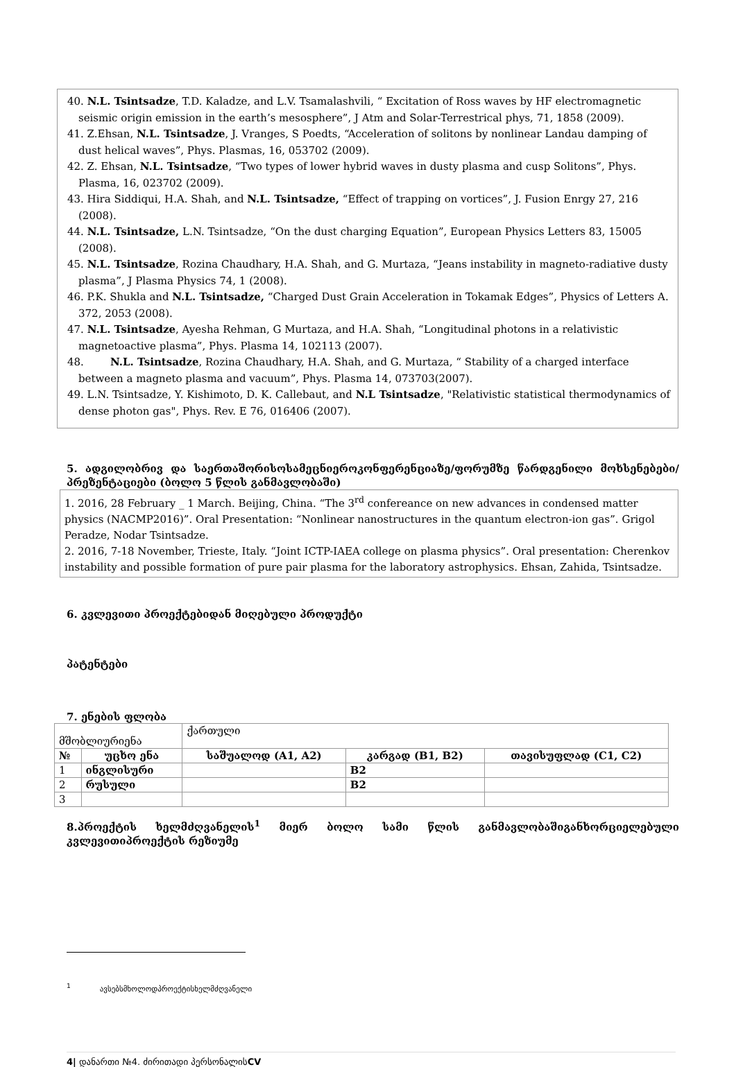40. N.L. Tsintsadze, T.D. Kaladze, and L.V. Tsamalashvili, “ Excitation of Ross waves by HF electromagnetic seismic origin emission in the earth’s mesosphere”, J Atm and Solar-Terrestrical phys, 71, 1858 (2009).
41. Z.Ehsan, N.L. Tsintsadze, J. Vranges, S Poedts, “Acceleration of solitons by nonlinear Landau damping of dust helical waves”, Phys. Plasmas, 16, 053702 (2009).
42. Z. Ehsan, N.L. Tsintsadze, “Two types of lower hybrid waves in dusty plasma and cusp Solitons”, Phys. Plasma, 16, 023702 (2009).
43. Hira Siddiqui, H.A. Shah, and N.L. Tsintsadze, “Effect of trapping on vortices”, J. Fusion Enrgy 27, 216 (2008).
44. N.L. Tsintsadze, L.N. Tsintsadze, “On the dust charging Equation”, European Physics Letters 83, 15005 (2008).
45. N.L. Tsintsadze, Rozina Chaudhary, H.A. Shah, and G. Murtaza, “Jeans instability in magneto-radiative dusty plasma”, J Plasma Physics 74, 1 (2008).
46. P.K. Shukla and N.L. Tsintsadze, “Charged Dust Grain Acceleration in Tokamak Edges”, Physics of Letters A. 372, 2053 (2008).
47. N.L. Tsintsadze, Ayesha Rehman, G Murtaza, and H.A. Shah, “Longitudinal photons in a relativistic magnetoactive plasma”, Phys. Plasma 14, 102113 (2007).
48. N.L. Tsintsadze, Rozina Chaudhary, H.A. Shah, and G. Murtaza, “ Stability of a charged interface between a magneto plasma and vacuum”, Phys. Plasma 14, 073703(2007).
49. L.N. Tsintsadze, Y. Kishimoto, D. K. Callebaut, and N.L Tsintsadze, "Relativistic statistical thermodynamics of dense photon gas", Phys. Rev. E 76, 016406 (2007).
5. ადგილობრივ და საერთაშორისოსამეცნიეროკონფერენციაზე/ფორუმზე წარდგენილი მოხსენებები/პრეზენტაციები (ბოლო 5 წლის განმავლობაში)
1. 2016, 28 February _ 1 March. Beijing, China. “The 3<sup>rd</sup> confereance on new advances in condensed matter physics (NACMP2016)”. Oral Presentation: “Nonlinear nanostructures in the quantum electron-ion gas”. Grigol Peradze, Nodar Tsintsadze.
2. 2016, 7-18 November, Trieste, Italy. “Joint ICTP-IAEA college on plasma physics”. Oral presentation: Cherenkov instability and possible formation of pure pair plasma for the laboratory astrophysics. Ehsan, Zahida, Tsintsadze.
6. კვლევითი პროექტებიდან მიღებული პროდუქტი
პატენტები
7. ენების ფლობა
| მშობლიურიენა | | ქართული | | |
| № | უცხო ენა | საშუალოდ (A1, A2) | კარგად (B1, B2) | თავისუფლად (C1, C2) |
| 1 | ინგლისური | | B2 | |
| 2 | რუსული | | B2 | |
| 3 | | | | |
8.პროექტის ხელმძღვანელის<sup>1</sup> მიერ ბოლო სამი წლის განმავლობაშიგანხორციელებული კვლევითიპროექტის რეზიუმე
<sup>1</sup> ავსებსმხოლოდპროექტისხელმძღვანელი
4| დანართი №4. ძირითადი პერსონალისCV